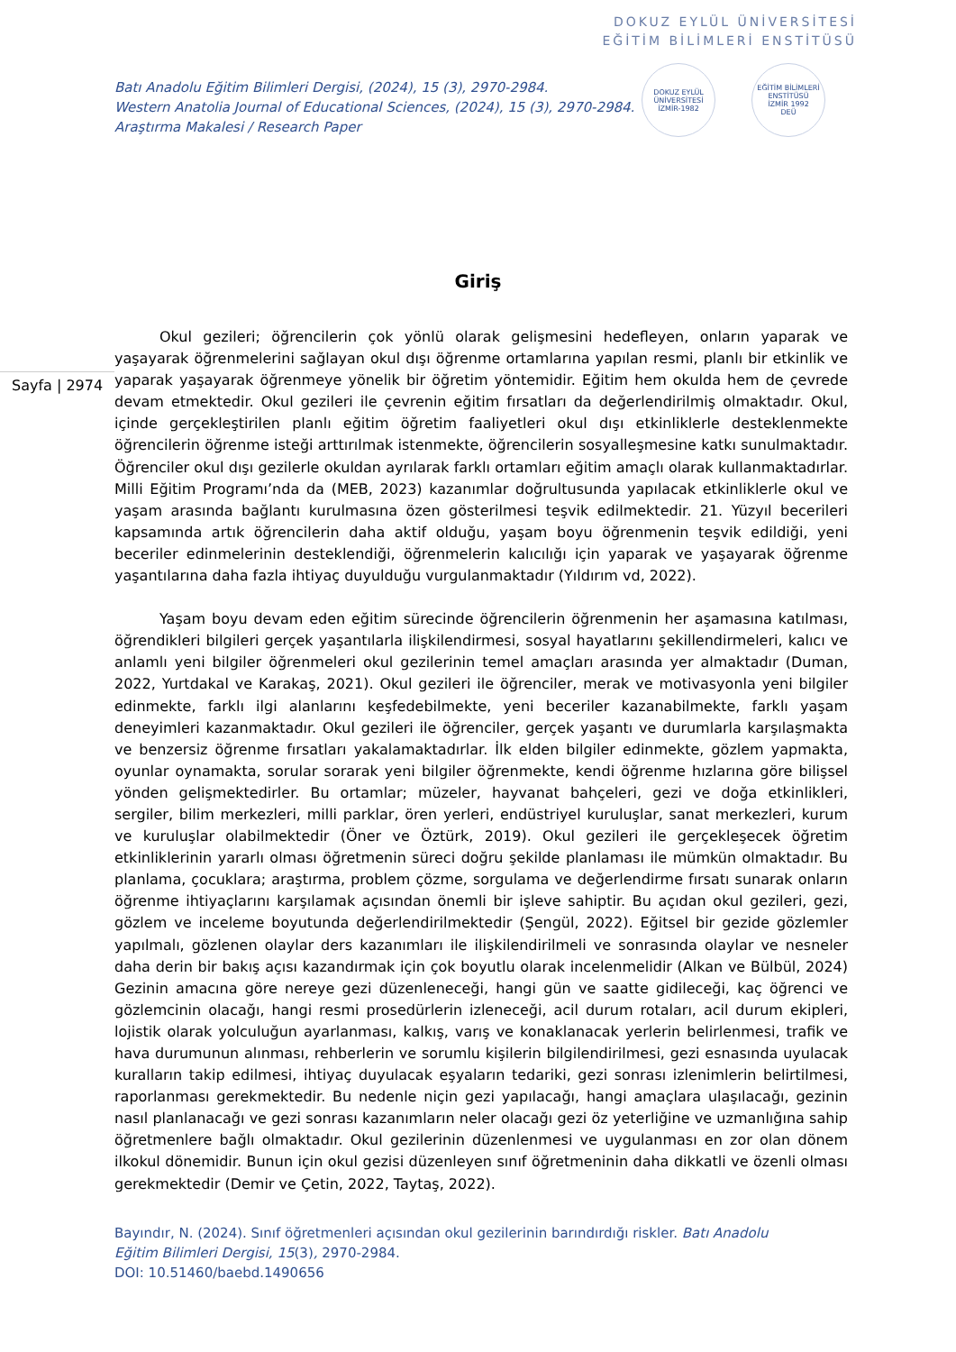DOKUZ EYLÜL ÜNİVERSİTESİ
EĞİTİM BİLİMLERİ ENSTİTÜSÜ
Batı Anadolu Eğitim Bilimleri Dergisi, (2024), 15 (3), 2970-2984.
Western Anatolia Journal of Educational Sciences, (2024), 15 (3), 2970-2984.
Araştırma Makalesi / Research Paper
DOKUZ EYLÜL ÜNİVERSİTESİ
İZMİR-1982
EĞİTİM BİLİMLERİ ENSTİTÜSÜ
İZMİR 1992
DEÜ
Giriş
Sayfa | 2974
Okul gezileri; öğrencilerin çok yönlü olarak gelişmesini hedefleyen, onların yaparak ve yaşayarak öğrenmelerini sağlayan okul dışı öğrenme ortamlarına yapılan resmi, planlı bir etkinlik ve yaparak yaşayarak öğrenmeye yönelik bir öğretim yöntemidir. Eğitim hem okulda hem de çevrede devam etmektedir. Okul gezileri ile çevrenin eğitim fırsatları da değerlendirilmiş olmaktadır. Okul, içinde gerçekleştirilen planlı eğitim öğretim faaliyetleri okul dışı etkinliklerle desteklenmekte öğrencilerin öğrenme isteği arttırılmak istenmekte, öğrencilerin sosyalleşmesine katkı sunulmaktadır. Öğrenciler okul dışı gezilerle okuldan ayrılarak farklı ortamları eğitim amaçlı olarak kullanmaktadırlar. Milli Eğitim Programı’nda da (MEB, 2023) kazanımlar doğrultusunda yapılacak etkinliklerle okul ve yaşam arasında bağlantı kurulmasına özen gösterilmesi teşvik edilmektedir. 21. Yüzyıl becerileri kapsamında artık öğrencilerin daha aktif olduğu, yaşam boyu öğrenmenin teşvik edildiği, yeni beceriler edinmelerinin desteklendiği, öğrenmelerin kalıcılığı için yaparak ve yaşayarak öğrenme yaşantılarına daha fazla ihtiyaç duyulduğu vurgulanmaktadır (Yıldırım vd, 2022).
Yaşam boyu devam eden eğitim sürecinde öğrencilerin öğrenmenin her aşamasına katılması, öğrendikleri bilgileri gerçek yaşantılarla ilişkilendirmesi, sosyal hayatlarını şekillendirmeleri, kalıcı ve anlamlı yeni bilgiler öğrenmeleri okul gezilerinin temel amaçları arasında yer almaktadır (Duman, 2022, Yurtdakal ve Karakaş, 2021). Okul gezileri ile öğrenciler, merak ve motivasyonla yeni bilgiler edinmekte, farklı ilgi alanlarını keşfedebilmekte, yeni beceriler kazanabilmekte, farklı yaşam deneyimleri kazanmaktadır. Okul gezileri ile öğrenciler, gerçek yaşantı ve durumlarla karşılaşmakta ve benzersiz öğrenme fırsatları yakalamaktadırlar. İlk elden bilgiler edinmekte, gözlem yapmakta, oyunlar oynamakta, sorular sorarak yeni bilgiler öğrenmekte, kendi öğrenme hızlarına göre bilişsel yönden gelişmektedirler. Bu ortamlar; müzeler, hayvanat bahçeleri, gezi ve doğa etkinlikleri, sergiler, bilim merkezleri, milli parklar, ören yerleri, endüstriyel kuruluşlar, sanat merkezleri, kurum ve kuruluşlar olabilmektedir (Öner ve Öztürk, 2019). Okul gezileri ile gerçekleşecek öğretim etkinliklerinin yararlı olması öğretmenin süreci doğru şekilde planlaması ile mümkün olmaktadır. Bu planlama, çocuklara; araştırma, problem çözme, sorgulama ve değerlendirme fırsatı sunarak onların öğrenme ihtiyaçlarını karşılamak açısından önemli bir işleve sahiptir. Bu açıdan okul gezileri, gezi, gözlem ve inceleme boyutunda değerlendirilmektedir (Şengül, 2022). Eğitsel bir gezide gözlemler yapılmalı, gözlenen olaylar ders kazanımları ile ilişkilendirilmeli ve sonrasında olaylar ve nesneler daha derin bir bakış açısı kazandırmak için çok boyutlu olarak incelenmelidir (Alkan ve Bülbül, 2024) Gezinin amacına göre nereye gezi düzenleneceği, hangi gün ve saatte gidileceği, kaç öğrenci ve gözlemcinin olacağı, hangi resmi prosedürlerin izleneceği, acil durum rotaları, acil durum ekipleri, lojistik olarak yolculuğun ayarlanması, kalkış, varış ve konaklanacak yerlerin belirlenmesi, trafik ve hava durumunun alınması, rehberlerin ve sorumlu kişilerin bilgilendirilmesi, gezi esnasında uyulacak kuralların takip edilmesi, ihtiyaç duyulacak eşyaların tedariki, gezi sonrası izlenimlerin belirtilmesi, raporlanması gerekmektedir. Bu nedenle niçin gezi yapılacağı, hangi amaçlara ulaşılacağı, gezinin nasıl planlanacağı ve gezi sonrası kazanımların neler olacağı gezi öz yeterliğine ve uzmanlığına sahip öğretmenlere bağlı olmaktadır. Okul gezilerinin düzenlenmesi ve uygulanması en zor olan dönem ilkokul dönemidir. Bunun için okul gezisi düzenleyen sınıf öğretmeninin daha dikkatli ve özenli olması gerekmektedir (Demir ve Çetin, 2022, Taytaş, 2022).
Bayındır, N. (2024). Sınıf öğretmenleri açısından okul gezilerinin barındırdığı riskler. Batı Anadolu Eğitim Bilimleri Dergisi, 15(3), 2970-2984.
DOI: 10.51460/baebd.1490656